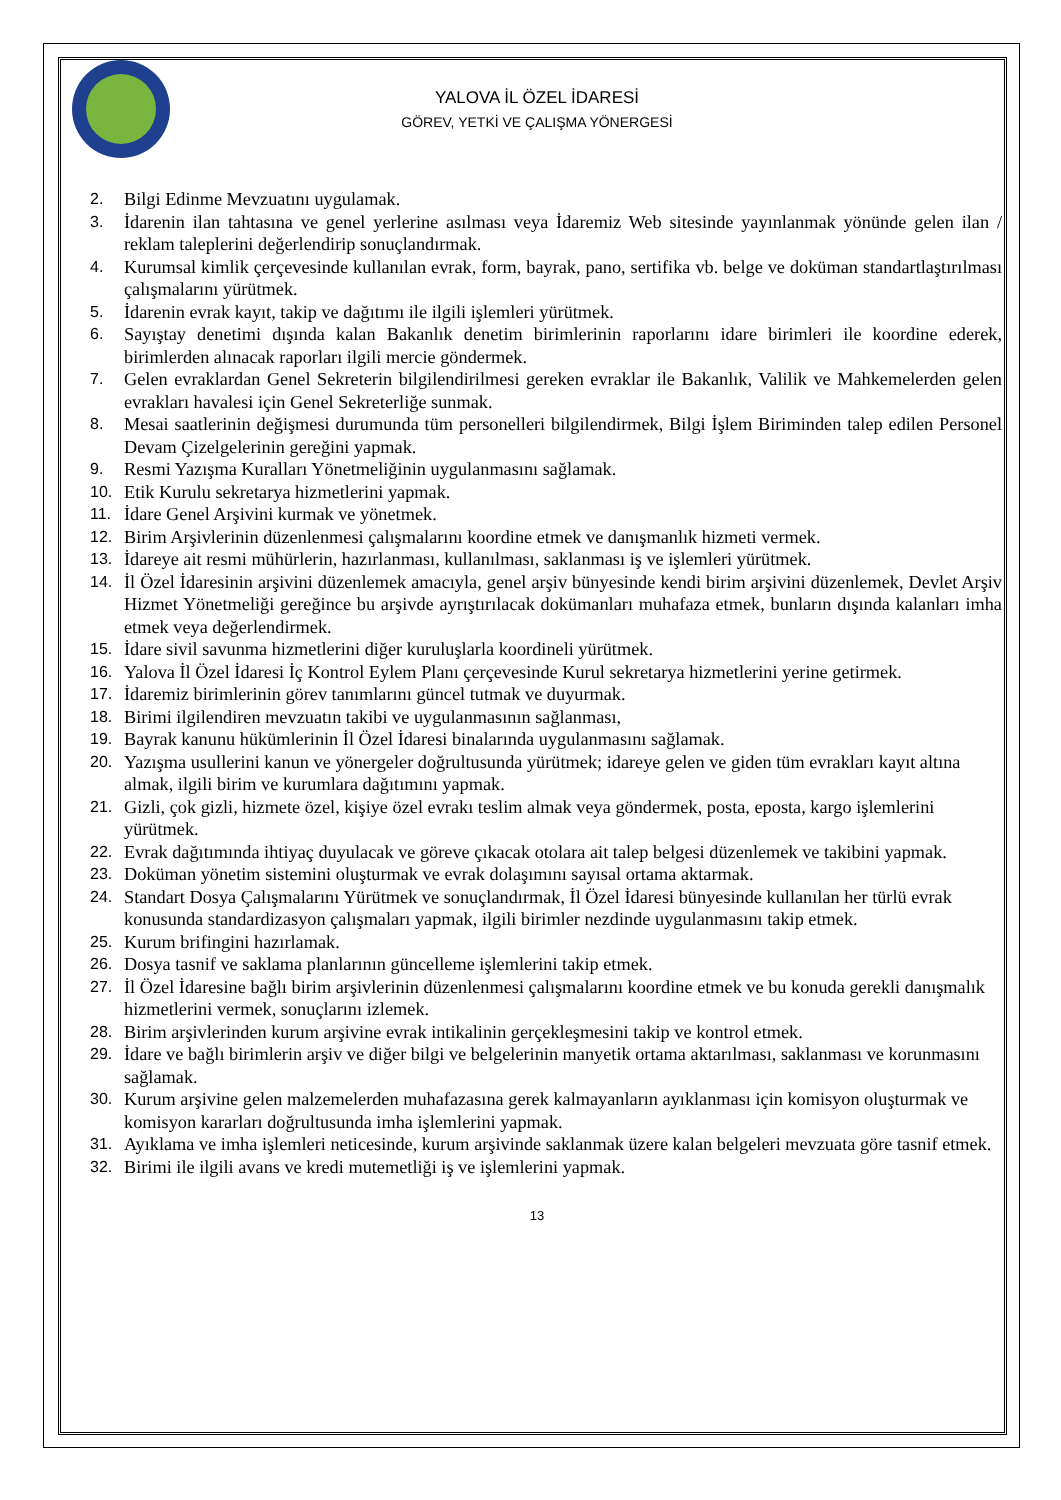YALOVA İL ÖZEL İDARESİ
GÖREV, YETKİ VE ÇALIŞMA YÖNERGESİ
2. Bilgi Edinme Mevzuatını uygulamak.
3. İdarenin ilan tahtasına ve genel yerlerine asılması veya İdaremiz Web sitesinde yayınlanmak yönünde gelen ilan / reklam taleplerini değerlendirip sonuçlandırmak.
4. Kurumsal kimlik çerçevesinde kullanılan evrak, form, bayrak, pano, sertifika vb. belge ve doküman standartlaştırılması çalışmalarını yürütmek.
5. İdarenin evrak kayıt, takip ve dağıtımı ile ilgili işlemleri yürütmek.
6. Sayıştay denetimi dışında kalan Bakanlık denetim birimlerinin raporlarını idare birimleri ile koordine ederek, birimlerden alınacak raporları ilgili mercie göndermek.
7. Gelen evraklardan Genel Sekreterin bilgilendirilmesi gereken evraklar ile Bakanlık, Valilik ve Mahkemelerden gelen evrakları havalesi için Genel Sekreterliğe sunmak.
8. Mesai saatlerinin değişmesi durumunda tüm personelleri bilgilendirmek, Bilgi İşlem Biriminden talep edilen Personel Devam Çizelgelerinin gereğini yapmak.
9. Resmi Yazışma Kuralları Yönetmeliğinin uygulanmasını sağlamak.
10. Etik Kurulu sekretarya hizmetlerini yapmak.
11. İdare Genel Arşivini kurmak ve yönetmek.
12. Birim Arşivlerinin düzenlenmesi çalışmalarını koordine etmek ve danışmanlık hizmeti vermek.
13. İdareye ait resmi mühürlerin, hazırlanması, kullanılması, saklanması iş ve işlemleri yürütmek.
14. İl Özel İdaresinin arşivini düzenlemek amacıyla, genel arşiv bünyesinde kendi birim arşivini düzenlemek, Devlet Arşiv Hizmet Yönetmeliği gereğince bu arşivde ayrıştırılacak dokümanları muhafaza etmek, bunların dışında kalanları imha etmek veya değerlendirmek.
15. İdare sivil savunma hizmetlerini diğer kuruluşlarla koordineli yürütmek.
16. Yalova İl Özel İdaresi İç Kontrol Eylem Planı çerçevesinde Kurul sekretarya hizmetlerini yerine getirmek.
17. İdaremiz birimlerinin görev tanımlarını güncel tutmak ve duyurmak.
18. Birimi ilgilendiren mevzuatın takibi ve uygulanmasının sağlanması,
19. Bayrak kanunu hükümlerinin İl Özel İdaresi binalarında uygulanmasını sağlamak.
20. Yazışma usullerini kanun ve yönergeler doğrultusunda yürütmek; idareye gelen ve giden tüm evrakları kayıt altına almak, ilgili birim ve kurumlara dağıtımını yapmak.
21. Gizli, çok gizli, hizmete özel, kişiye özel evrakı teslim almak veya göndermek, posta, eposta, kargo işlemlerini yürütmek.
22. Evrak dağıtımında ihtiyaç duyulacak ve göreve çıkacak otolara ait talep belgesi düzenlemek ve takibini yapmak.
23. Doküman yönetim sistemini oluşturmak ve evrak dolaşımını sayısal ortama aktarmak.
24. Standart Dosya Çalışmalarını Yürütmek ve sonuçlandırmak, İl Özel İdaresi bünyesinde kullanılan her türlü evrak konusunda standardizasyon çalışmaları yapmak, ilgili birimler nezdinde uygulanmasını takip etmek.
25. Kurum brifingini hazırlamak.
26. Dosya tasnif ve saklama planlarının güncelleme işlemlerini takip etmek.
27. İl Özel İdaresine bağlı birim arşivlerinin düzenlenmesi çalışmalarını koordine etmek ve bu konuda gerekli danışmalık hizmetlerini vermek, sonuçlarını izlemek.
28. Birim arşivlerinden kurum arşivine evrak intikalinin gerçekleşmesini takip ve kontrol etmek.
29. İdare ve bağlı birimlerin arşiv ve diğer bilgi ve belgelerinin manyetik ortama aktarılması, saklanması ve korunmasını sağlamak.
30. Kurum arşivine gelen malzemelerden muhafazasına gerek kalmayanların ayıklanması için komisyon oluşturmak ve komisyon kararları doğrultusunda imha işlemlerini yapmak.
31. Ayıklama ve imha işlemleri neticesinde, kurum arşivinde saklanmak üzere kalan belgeleri mevzuata göre tasnif etmek.
32. Birimi ile ilgili avans ve kredi mutemetliği iş ve işlemlerini yapmak.
13